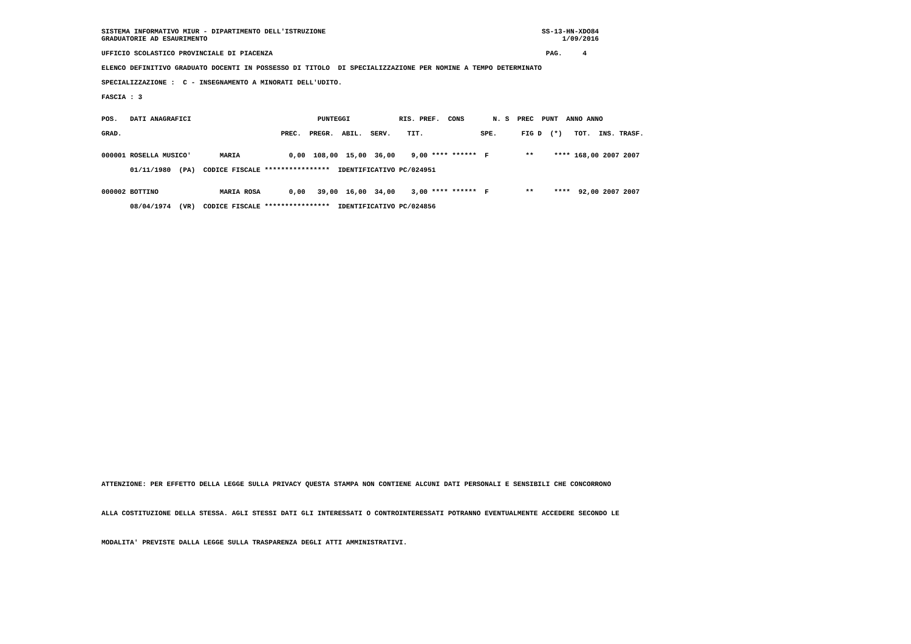SISTEMA INFORMATIVO MIUR - DIPARTIMENTO DELL'ISTRUZIONE                                                     SS-13-HN-XDO84
GRADUATORIE AD ESAURIMENTO                                                                                       1/09/2016

UFFICIO SCOLASTICO PROVINCIALE DI PIACENZA                                                                   PAG.     4

ELENCO DEFINITIVO GRADUATO DOCENTI IN POSSESSO DI TITOLO  DI SPECIALIZZAZIONE PER NOMINE A TEMPO DETERMINATO

SPECIALIZZAZIONE :  C - INSEGNAMENTO A MINORATI DELL'UDITO.

FASCIA : 3


POS.   DATI ANAGRAFICI                               PUNTEGGI            RIS. PREF.  CONS       N. S  PREC  PUNT  ANNO ANNO

GRAD.                                       PREC.  PREGR.  ABIL.  SERV.    TIT.              SPE.      FIG D  (*)   TOT.  INS. TRASF.


000001 ROSELLA MUSICO'       MARIA            0,00  108,00  15,00  36,00    9,00 **** ******  F         **     **** 168,00 2007 2007

       01/11/1980  (PA)  CODICE FISCALE ****************  IDENTIFICATIVO PC/024951


000002 BOTTINO               MARIA ROSA       0,00   39,00  16,00  34,00    3,00 **** ******  F         **     ****  92,00 2007 2007

       08/04/1974  (VR)  CODICE FISCALE ****************  IDENTIFICATIVO PC/024856
ATTENZIONE: PER EFFETTO DELLA LEGGE SULLA PRIVACY QUESTA STAMPA NON CONTIENE ALCUNI DATI PERSONALI E SENSIBILI CHE CONCORRONO



ALLA COSTITUZIONE DELLA STESSA. AGLI STESSI DATI GLI INTERESSATI O CONTROINTERESSATI POTRANNO EVENTUALMENTE ACCEDERE SECONDO LE



MODALITA' PREVISTE DALLA LEGGE SULLA TRASPARENZA DEGLI ATTI AMMINISTRATIVI.